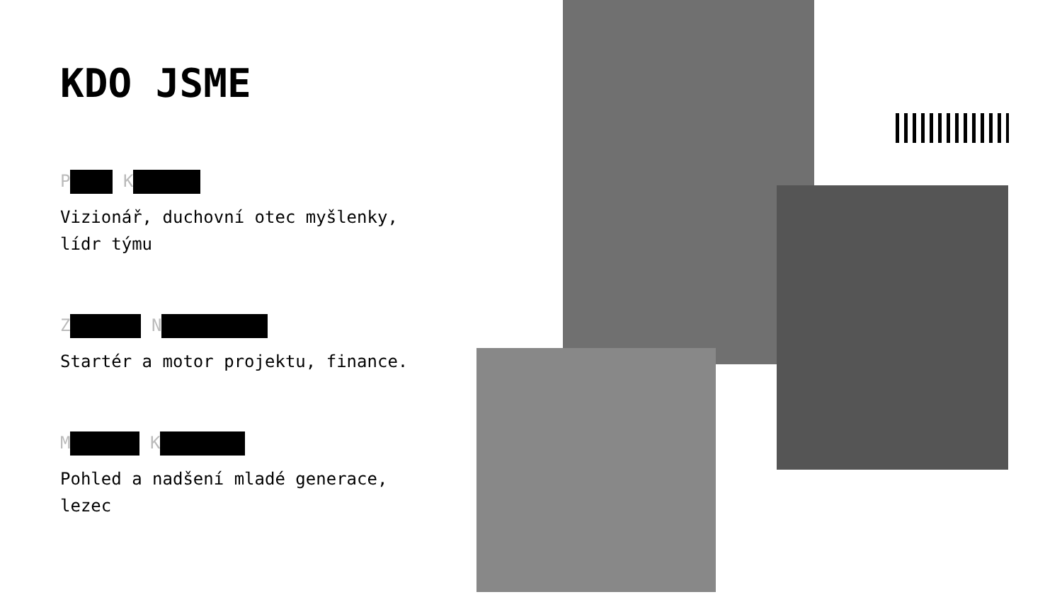KDO JSME
P K
Vizionář, duchovní otec myšlenky, lídr týmu
Z N
Startér a motor projektu, finance.
M K
Pohled a nadšení mladé generace, lezec